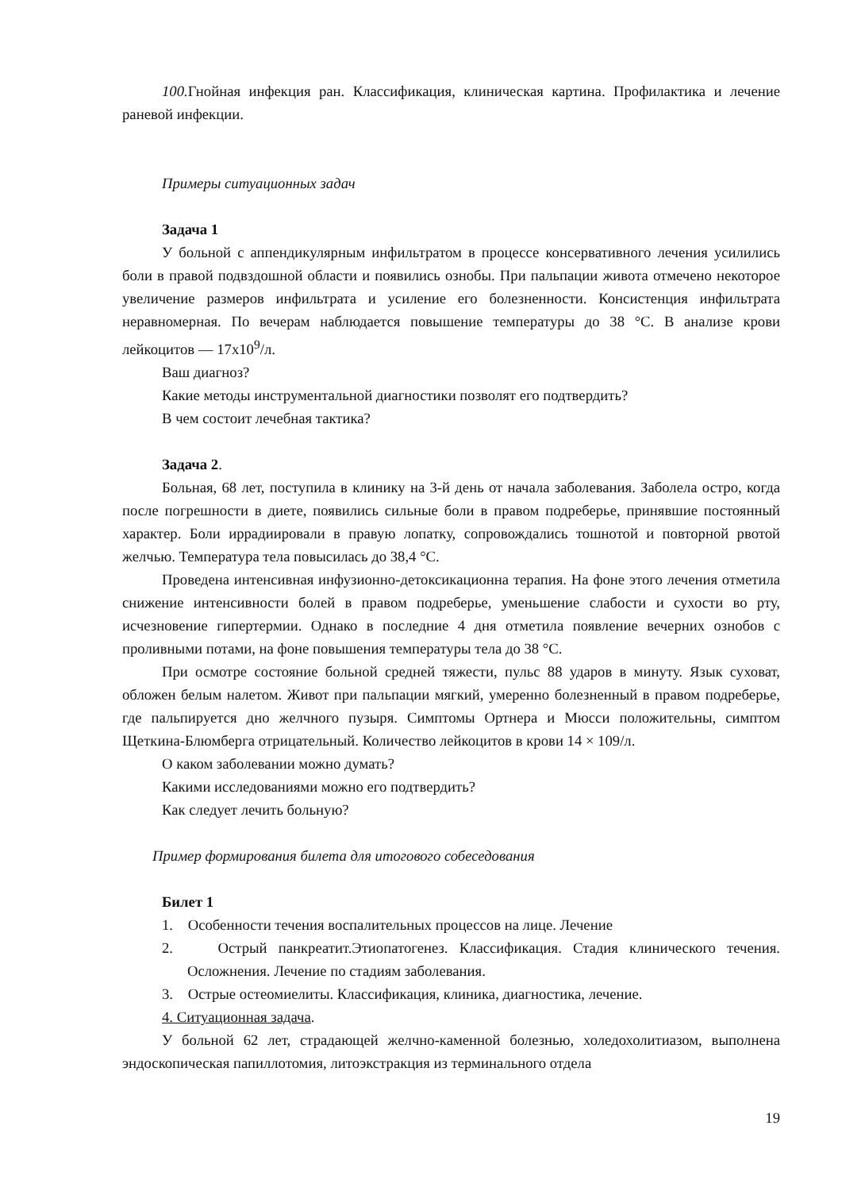100. Гнойная инфекция ран. Классификация, клиническая картина. Профилактика и лечение раневой инфекции.
Примеры ситуационных задач
Задача 1
У больной с аппендикулярным инфильтратом в процессе консервативного лечения усилились боли в правой подвздошной области и появились ознобы. При пальпации живота отмечено некоторое увеличение размеров инфильтрата и усиление его болезненности. Консистенция инфильтрата неравномерная. По вечерам наблюдается повышение температуры до 38 °С. В анализе крови лейкоцитов — 17х10<sup>9</sup>/л.
Ваш диагноз?
Какие методы инструментальной диагностики позволят его подтвердить?
В чем состоит лечебная тактика?
Задача 2.
Больная, 68 лет, поступила в клинику на 3-й день от начала заболевания. Заболела остро, когда после погрешности в диете, появились сильные боли в правом подреберье, принявшие постоянный характер. Боли иррадиировали в правую лопатку, сопровождались тошнотой и повторной рвотой желчью. Температура тела повысилась до 38,4 °С.
Проведена интенсивная инфузионно-детоксикационна терапия. На фоне этого лечения отметила снижение интенсивности болей в правом подреберье, уменьшение слабости и сухости во рту, исчезновение гипертермии. Однако в последние 4 дня отметила появление вечерних ознобов с проливными потами, на фоне повышения температуры тела до 38 °С.
При осмотре состояние больной средней тяжести, пульс 88 ударов в минуту. Язык суховат, обложен белым налетом. Живот при пальпации мягкий, умеренно болезненный в правом подреберье, где пальпируется дно желчного пузыря. Симптомы Ортнера и Мюсси положительны, симптом Щеткина-Блюмберга отрицательный. Количество лейкоцитов в крови 14 × 109/л.
О каком заболевании можно думать?
Какими исследованиями можно его подтвердить?
Как следует лечить больную?
Пример формирования билета для итогового собеседования
Билет 1
1. Особенности течения воспалительных процессов на лице. Лечение
2. Острый панкреатит.Этиопатогенез. Классификация. Стадия клинического течения. Осложнения. Лечение по стадиям заболевания.
3. Острые остеомиелиты. Классификация, клиника, диагностика, лечение.
4. Ситуационная задача.
У больной 62 лет, страдающей желчно-каменной болезнью, холедохолитиазом, выполнена эндоскопическая папиллотомия, литоэкстракция из терминального отдела
19